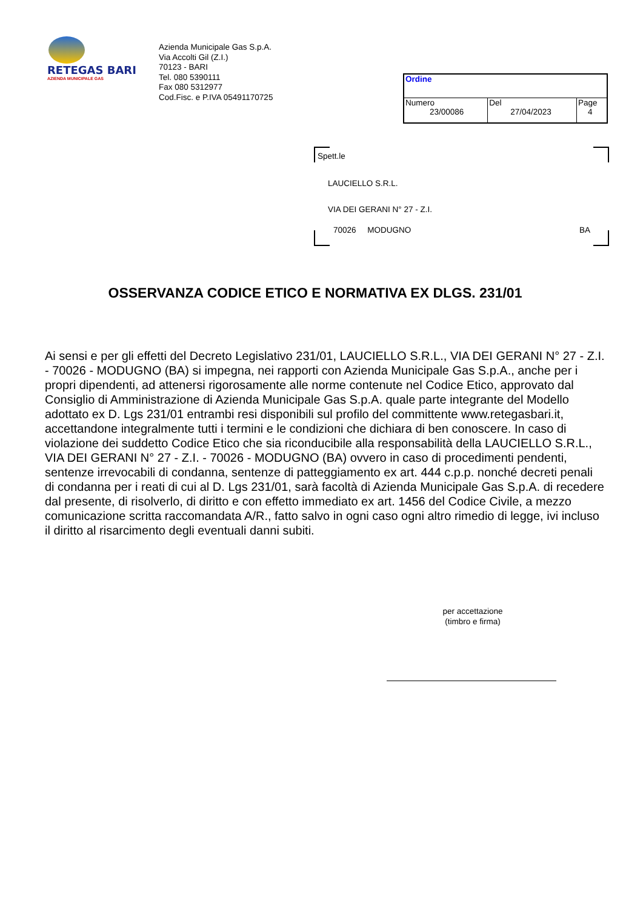RETEGAS BARI
AZIENDA MUNICIPALE GAS
Azienda Municipale Gas S.p.A.
Via Accolti Gil (Z.I.)
70123 - BARI
Tel. 080 5390111
Fax 080 5312977
Cod.Fisc. e P.IVA 05491170725
| Ordine | | |
| Numero 23/00086 | Del 27/04/2023 | Page 4 |
Spett.le
LAUCIELLO S.R.L.
VIA DEI GERANI N° 27 - Z.I.
70026 MODUGNO BA
OSSERVANZA CODICE ETICO E NORMATIVA EX DLGS. 231/01
Ai sensi e per gli effetti del Decreto Legislativo 231/01, LAUCIELLO S.R.L., VIA DEI GERANI N° 27 - Z.I. - 70026 - MODUGNO (BA) si impegna, nei rapporti con Azienda Municipale Gas S.p.A., anche per i propri dipendenti, ad attenersi rigorosamente alle norme contenute nel Codice Etico, approvato dal Consiglio di Amministrazione di Azienda Municipale Gas S.p.A. quale parte integrante del Modello adottato ex D. Lgs 231/01 entrambi resi disponibili sul profilo del committente www.retegasbari.it, accettandone integralmente tutti i termini e le condizioni che dichiara di ben conoscere. In caso di violazione dei suddetto Codice Etico che sia riconducibile alla responsabilità della LAUCIELLO S.R.L., VIA DEI GERANI N° 27 - Z.I. - 70026 - MODUGNO (BA) ovvero in caso di procedimenti pendenti, sentenze irrevocabili di condanna, sentenze di patteggiamento ex art. 444 c.p.p. nonché decreti penali di condanna per i reati di cui al D. Lgs 231/01, sarà facoltà di Azienda Municipale Gas S.p.A. di recedere dal presente, di risolverlo, di diritto e con effetto immediato ex art. 1456 del Codice Civile, a mezzo comunicazione scritta raccomandata A/R., fatto salvo in ogni caso ogni altro rimedio di legge, ivi incluso il diritto al risarcimento degli eventuali danni subiti.
per accettazione
(timbro e firma)